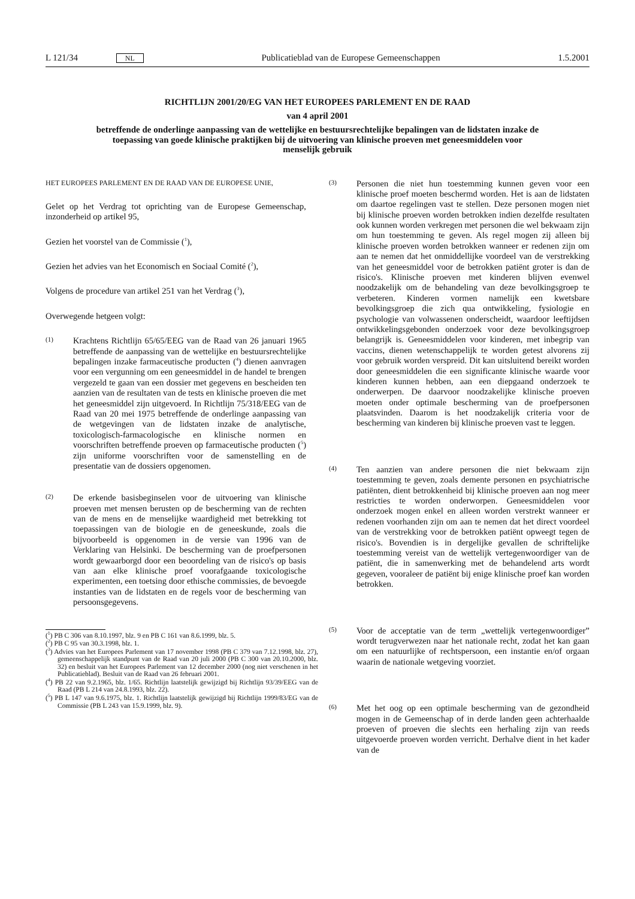L 121/34 NL Publicatieblad van de Europese Gemeenschappen 1.5.2001
RICHTLIJN 2001/20/EG VAN HET EUROPEES PARLEMENT EN DE RAAD
van 4 april 2001
betreffende de onderlinge aanpassing van de wettelijke en bestuursrechtelijke bepalingen van de lidstaten inzake de toepassing van goede klinische praktijken bij de uitvoering van klinische proeven met geneesmiddelen voor menselijk gebruik
HET EUROPEES PARLEMENT EN DE RAAD VAN DE EUROPESE UNIE,
Gelet op het Verdrag tot oprichting van de Europese Gemeenschap, inzonderheid op artikel 95,
Gezien het voorstel van de Commissie (<sup>1</sup>),
Gezien het advies van het Economisch en Sociaal Comité (<sup>2</sup>),
Volgens de procedure van artikel 251 van het Verdrag (<sup>3</sup>),
Overwegende hetgeen volgt:
(1) Krachtens Richtlijn 65/65/EEG van de Raad van 26 januari 1965 betreffende de aanpassing van de wettelijke en bestuursrechtelijke bepalingen inzake farmaceutische producten (<sup>4</sup>) dienen aanvragen voor een vergunning om een geneesmiddel in de handel te brengen vergezeld te gaan van een dossier met gegevens en bescheiden ten aanzien van de resultaten van de tests en klinische proeven die met het geneesmiddel zijn uitgevoerd. In Richtlijn 75/318/EEG van de Raad van 20 mei 1975 betreffende de onderlinge aanpassing van de wetgevingen van de lidstaten inzake de analytische, toxicologisch-farmacologische en klinische normen en voorschriften betreffende proeven op farmaceutische producten (<sup>5</sup>) zijn uniforme voorschriften voor de samenstelling en de presentatie van de dossiers opgenomen.
(2) De erkende basisbeginselen voor de uitvoering van klinische proeven met mensen berusten op de bescherming van de rechten van de mens en de menselijke waardigheid met betrekking tot toepassingen van de biologie en de geneeskunde, zoals die bijvoorbeeld is opgenomen in de versie van 1996 van de Verklaring van Helsinki. De bescherming van de proefpersonen wordt gewaarborgd door een beoordeling van de risico's op basis van aan elke klinische proef voorafgaande toxicologische experimenten, een toetsing door ethische commissies, de bevoegde instanties van de lidstaten en de regels voor de bescherming van persoonsgegevens.
(<sup>1</sup>) PB C 306 van 8.10.1997, blz. 9 en PB C 161 van 8.6.1999, blz. 5.
(<sup>2</sup>) PB C 95 van 30.3.1998, blz. 1.
(<sup>3</sup>) Advies van het Europees Parlement van 17 november 1998 (PB C 379 van 7.12.1998, blz. 27), gemeenschappelijk standpunt van de Raad van 20 juli 2000 (PB C 300 van 20.10.2000, blz. 32) en besluit van het Europees Parlement van 12 december 2000 (nog niet verschenen in het Publicatieblad). Besluit van de Raad van 26 februari 2001.
(<sup>4</sup>) PB 22 van 9.2.1965, blz. 1/65. Richtlijn laatstelijk gewijzigd bij Richtlijn 93/39/EEG van de Raad (PB L 214 van 24.8.1993, blz. 22).
(<sup>5</sup>) PB L 147 van 9.6.1975, blz. 1. Richtlijn laatstelijk gewijzigd bij Richtlijn 1999/83/EG van de Commissie (PB L 243 van 15.9.1999, blz. 9).
(3) Personen die niet hun toestemming kunnen geven voor een klinische proef moeten beschermd worden. Het is aan de lidstaten om daartoe regelingen vast te stellen. Deze personen mogen niet bij klinische proeven worden betrokken indien dezelfde resultaten ook kunnen worden verkregen met personen die wel bekwaam zijn om hun toestemming te geven. Als regel mogen zij alleen bij klinische proeven worden betrokken wanneer er redenen zijn om aan te nemen dat het onmiddellijke voordeel van de verstrekking van het geneesmiddel voor de betrokken patiënt groter is dan de risico's. Klinische proeven met kinderen blijven evenwel noodzakelijk om de behandeling van deze bevolkingsgroep te verbeteren. Kinderen vormen namelijk een kwetsbare bevolkingsgroep die zich qua ontwikkeling, fysiologie en psychologie van volwassenen onderscheidt, waardoor leeftijdsen ontwikkelingsgebonden onderzoek voor deze bevolkingsgroep belangrijk is. Geneesmiddelen voor kinderen, met inbegrip van vaccins, dienen wetenschappelijk te worden getest alvorens zij voor gebruik worden verspreid. Dit kan uitsluitend bereikt worden door geneesmiddelen die een significante klinische waarde voor kinderen kunnen hebben, aan een diepgaand onderzoek te onderwerpen. De daarvoor noodzakelijke klinische proeven moeten onder optimale bescherming van de proefpersonen plaatsvinden. Daarom is het noodzakelijk criteria voor de bescherming van kinderen bij klinische proeven vast te leggen.
(4) Ten aanzien van andere personen die niet bekwaam zijn toestemming te geven, zoals demente personen en psychiatrische patiënten, dient betrokkenheid bij klinische proeven aan nog meer restricties te worden onderworpen. Geneesmiddelen voor onderzoek mogen enkel en alleen worden verstrekt wanneer er redenen voorhanden zijn om aan te nemen dat het direct voordeel van de verstrekking voor de betrokken patiënt opweegt tegen de risico's. Bovendien is in dergelijke gevallen de schriftelijke toestemming vereist van de wettelijk vertegenwoordiger van de patiënt, die in samenwerking met de behandelend arts wordt gegeven, vooraleer de patiënt bij enige klinische proef kan worden betrokken.
(5) Voor de acceptatie van de term „wettelijk vertegenwoordiger” wordt terugverwezen naar het nationale recht, zodat het kan gaan om een natuurlijke of rechtspersoon, een instantie en/of orgaan waarin de nationale wetgeving voorziet.
(6) Met het oog op een optimale bescherming van de gezondheid mogen in de Gemeenschap of in derde landen geen achterhaalde proeven of proeven die slechts een herhaling zijn van reeds uitgevoerde proeven worden verricht. Derhalve dient in het kader van de